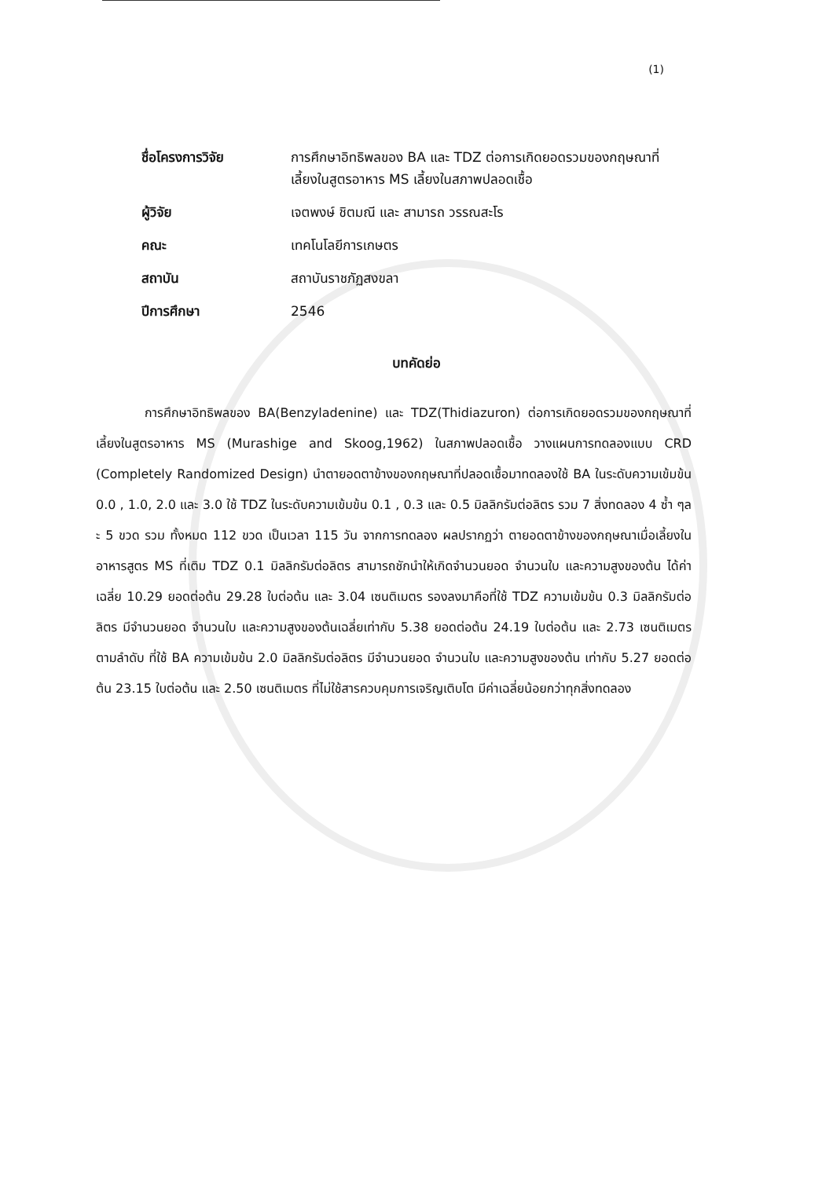(1)
ชื่อโครงการวิจัย การศึกษาอิทธิพลของ BA และ TDZ ต่อการเกิดยอดรวมของกฤษณาที่เลี้ยงในสูตรอาหาร MS เลี้ยงในสภาพปลอดเชื้อ
ผู้วิจัย เจตพงษ์ ชิตมณี และ สามารถ วรรณสะโร
คณะ เทคโนโลยีการเกษตร
สถาบัน สถาบันราชภัฏสงขลา
ปีการศึกษา 2546
บทคัดย่อ
การศึกษาอิทธิพลของ BA(Benzyladenine) และ TDZ(Thidiazuron) ต่อการเกิดยอดรวมของกฤษณาที่เลี้ยงในสูตรอาหาร MS (Murashige and Skoog,1962) ในสภาพปลอดเชื้อ วางแผนการทดลองแบบ CRD (Completely Randomized Design) นำตายอดตาข้างของกฤษณาที่ปลอดเชื้อมาทดลองใช้ BA ในระดับความเข้มข้น 0.0 , 1.0, 2.0 และ 3.0 ใช้ TDZ ในระดับความเข้มข้น 0.1 , 0.3 และ 0.5 มิลลิกรัมต่อลิตร รวม 7 สิ่งทดลอง 4 ซ้ำ ๆล ะ 5 ขวด รวม ทั้งหมด 112 ขวด เป็นเวลา 115 วัน จากการทดลอง ผลปรากฏว่า ตายอดตาข้างของกฤษณาเมื่อเลี้ยงในอาหารสูตร MS ที่เติม TDZ 0.1 มิลลิกรัมต่อลิตร สามารถชักนำให้เกิดจำนวนยอด จำนวนใบ และความสูงของต้น ได้ค่าเฉลี่ย 10.29 ยอดต่อต้น 29.28 ใบต่อต้น และ 3.04 เซนติเมตร รองลงมาคือที่ใช้ TDZ ความเข้มข้น 0.3 มิลลิกรัมต่อลิตร มีจำนวนยอด จำนวนใบ และความสูงของต้นเฉลี่ยเท่ากับ 5.38 ยอดต่อต้น 24.19 ใบต่อต้น และ 2.73 เซนติเมตรตามลำดับ ที่ใช้ BA ความเข้มข้น 2.0 มิลลิกรัมต่อลิตร มีจำนวนยอด จำนวนใบ และความสูงของต้น เท่ากับ 5.27 ยอดต่อต้น 23.15 ใบต่อต้น และ 2.50 เซนติเมตร ที่ไม่ใช้สารควบคุมการเจริญเติบโต มีค่าเฉลี่ยน้อยกว่าทุกสิ่งทดลอง